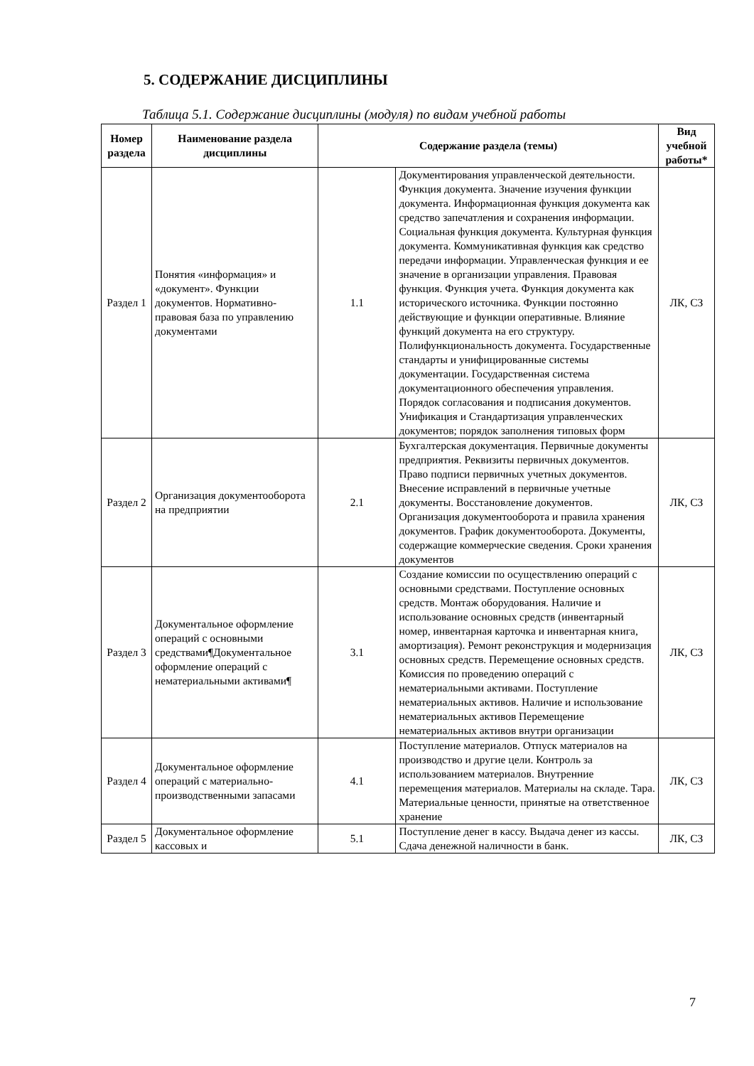5. СОДЕРЖАНИЕ ДИСЦИПЛИНЫ
Таблица 5.1. Содержание дисциплины (модуля) по видам учебной работы
| Номер раздела | Наименование раздела дисциплины | Содержание раздела (темы) | | Вид учебной работы* |
| --- | --- | --- | --- | --- |
| Раздел 1 | Понятия «информация» и «документ». Функции документов. Нормативно-правовая база по управлению документами | 1.1 | Документирования управленческой деятельности. Функция документа. Значение изучения функции документа. Информационная функция документа как средство запечатления и сохранения информации. Социальная функция документа. Культурная функция документа. Коммуникативная функция как средство передачи информации. Управленческая функция и ее значение в организации управления. Правовая функция. Функция учета. Функция документа как исторического источника. Функции постоянно действующие и функции оперативные. Влияние функций документа на его структуру. Полифункциональность документа. Государственные стандарты и унифицированные системы документации. Государственная система документационного обеспечения управления. Порядок согласования и подписания документов. Унификация и Стандартизация управленческих документов; порядок заполнения типовых форм | ЛК, СЗ |
| Раздел 2 | Организация документооборота на предприятии | 2.1 | Бухгалтерская документация. Первичные документы предприятия. Реквизиты первичных документов. Право подписи первичных учетных документов. Внесение исправлений в первичные учетные документы. Восстановление документов. Организация документооборота и правила хранения документов. График документооборота. Документы, содержащие коммерческие сведения. Сроки хранения документов | ЛК, СЗ |
| Раздел 3 | Документальное оформление операций с основными средствами¶Документальное оформление операций с нематериальными активами¶ | 3.1 | Создание комиссии по осуществлению операций с основными средствами. Поступление основных средств. Монтаж оборудования. Наличие и использование основных средств (инвентарный номер, инвентарная карточка и инвентарная книга, амортизация). Ремонт реконструкция и модернизация основных средств. Перемещение основных средств. Комиссия по проведению операций с нематериальными активами. Поступление нематериальных активов. Наличие и использование нематериальных активов Перемещение нематериальных активов внутри организации | ЛК, СЗ |
| Раздел 4 | Документальное оформление операций с материально-производственными запасами | 4.1 | Поступление материалов. Отпуск материалов на производство и другие цели. Контроль за использованием материалов. Внутренние перемещения материалов. Материалы на складе. Тара. Материальные ценности, принятые на ответственное хранение | ЛК, СЗ |
| Раздел 5 | Документальное оформление кассовых и | 5.1 | Поступление денег в кассу. Выдача денег из кассы. Сдача денежной наличности в банк. | ЛК, СЗ |
7